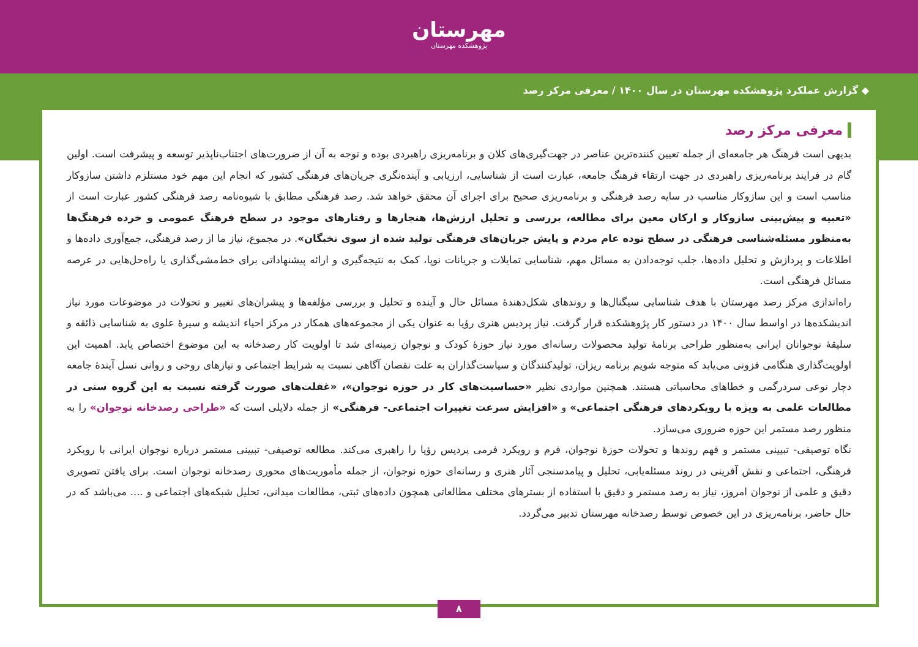مهرستان
پژوهشکده مهرستان
◆ گزارش عملکرد پژوهشکده مهرستان در سال ۱۴۰۰ / معرفی مرکز رصد
معرفی مرکز رصد
بدیهی است فرهنگ هر جامعه‌ای از جمله تعیین کننده‌ترین عناصر در جهت‌گیری‌های کلان و برنامه‌ریزی راهبردی بوده و توجه به آن از ضرورت‌های اجتناب‌ناپذیر توسعه و پیشرفت است. اولین گام در فرایند برنامه‌ریزی راهبردی در جهت ارتقاء فرهنگ جامعه، عبارت است از شناسایی، ارزیابی و آینده‌نگری جریان‌های فرهنگی کشور که انجام این مهم خود مستلزم داشتن سازوکار مناسب است و این سازوکار مناسب در سایه رصد فرهنگی و برنامه‌ریزی صحیح برای اجرای آن محقق خواهد شد. رصد فرهنگی مطابق با شیوه‌نامه رصد فرهنگی کشور عبارت است از «تعبیه و پیش‌بینی سازوکار و ارکان معین برای مطالعه، بررسی و تحلیل ارزش‌ها، هنجارها و رفتارهای موجود در سطح فرهنگ عمومی و خرده فرهنگ‌ها به‌منظور مسئله‌شناسی فرهنگی در سطح توده عام مردم و پایش جریان‌های فرهنگی تولید شده از سوی نخبگان». در مجموع، نیاز ما از رصد فرهنگی، جمع‌آوری داده‌ها و اطلاعات و پردازش و تحلیل داده‌ها، جلب توجه‌دادن به مسائل مهم، شناسایی تمایلات و جریانات نوپا، کمک به نتیجه‌گیری و ارائه پیشنهاداتی برای خط‌مشی‌گذاری یا راه‌حل‌هایی در عرصه مسائل فرهنگی است.
راه‌اندازی مرکز رصد مهرستان با هدف شناسایی سیگنال‌ها و روندهای شکل‌دهندهٔ مسائل حال و آینده و تحلیل و بررسی مؤلفه‌ها و پیشران‌های تغییر و تحولات در موضوعات مورد نیاز اندیشکده‌ها در اواسط سال ۱۴۰۰ در دستور کار پژوهشکده قرار گرفت. نیاز پردیس هنری رؤیا به عنوان یکی از مجموعه‌های همکار در مرکز احیاء اندیشه و سیرهٔ علوی به شناسایی ذائقه و سلیقهٔ نوجوانان ایرانی به‌منظور طراحی برنامهٔ تولید محصولات رسانه‌ای مورد نیاز حوزهٔ کودک و نوجوان زمینه‌ای شد تا اولویت کار رصدخانه به این موضوع اختصاص یابد. اهمیت این اولویت‌گذاری هنگامی فزونی می‌یابد که متوجه شویم برنامه ریزان، تولیدکنندگان و سیاست‌گذاران به علت نقصان آگاهی نسبت به شرایط اجتماعی و نیازهای روحی و روانی نسل آیندهٔ جامعه دچار نوعی سردرگمی و خطاهای محاسباتی هستند. همچنین مواردی نظیر «حساسیت‌های کار در حوزه نوجوان»، «غفلت‌های صورت گرفته نسبت به این گروه سنی در مطالعات علمی به ویژه با رویکردهای فرهنگی اجتماعی» و «افزایش سرعت تغییرات اجتماعی- فرهنگی» از جمله دلایلی است که «طراحی رصدخانه نوجوان» را به منظور رصد مستمر این حوزه ضروری می‌سازد.
نگاه توصیفی- تبیینی مستمر و فهم روندها و تحولات حوزهٔ نوجوان، فرم و رویکرد فرمی پردیس رؤیا را راهبری می‌کند. مطالعه توصیفی- تبیینی مستمر درباره نوجوان ایرانی با رویکرد فرهنگی، اجتماعی و نقش آفرینی در روند مسئله‌یابی، تحلیل و پیامدسنجی آثار هنری و رسانه‌ای حوزه نوجوان، از جمله مأموریت‌های محوری رصدخانه نوجوان است. برای یافتن تصویری دقیق و علمی از نوجوان امروز، نیاز به رصد مستمر و دقیق با استفاده از بسترهای مختلف مطالعاتی همچون داده‌های ثبتی، مطالعات میدانی، تحلیل شبکه‌های اجتماعی و .... می‌باشد که در حال حاضر، برنامه‌ریزی در این خصوص توسط رصدخانه مهرستان تدبیر می‌گردد.
۸